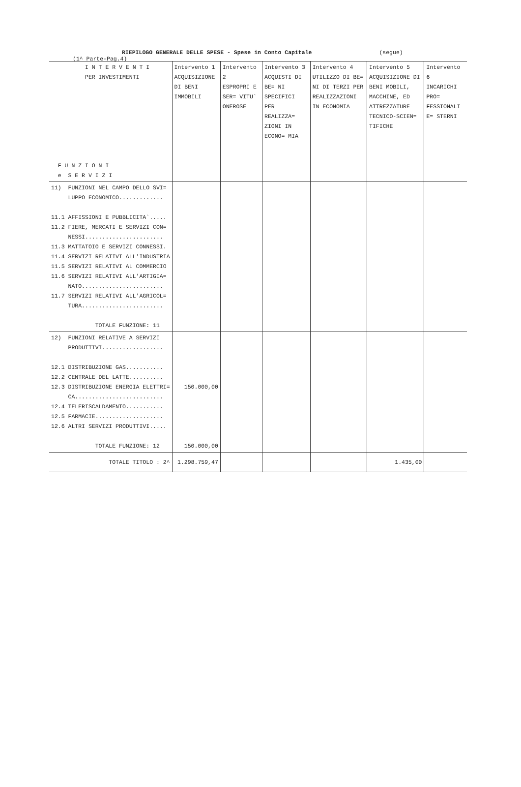RIEPILOGO GENERALE DELLE SPESE - Spese in Conto Capitale (segue) (1^ Parte-Pag.4)
| I N T E R V E N T I PER INVESTIMENTI F U N Z I O N I e S E R V I Z I | Intervento 1 ACQUISIZIONE DI BENI IMMOBILI | Intervento 2 ESPROPRI E SER= VITU` ONEROSE | Intervento 3 ACQUISTI DI BE= NI SPECIFICI PER REALIZZA= ZIONI IN ECONO= MIA | Intervento 4 UTILIZZO DI BE= NI DI TERZI PER REALIZZAZIONI IN ECONOMIA | Intervento 5 ACQUISIZIONE DI BENI MOBILI, MACCHINE, ED ATTREZZATURE TECNICO-SCIEN= TIFICHE | Intervento 6 INCARICHI PRO= FESSIONALI E= STERNI |
| --- | --- | --- | --- | --- | --- | --- |
| 11) FUNZIONI NEL CAMPO DELLO SVI= LUPPO ECONOMICO............. 11.1 AFFISSIONI E PUBBLICITA`..... 11.2 FIERE, MERCATI E SERVIZI CON= NESSI....................... 11.3 MATTATOIO E SERVIZI CONNESSI. 11.4 SERVIZI RELATIVI ALL'INDUSTRIA 11.5 SERVIZI RELATIVI AL COMMERCIO 11.6 SERVIZI RELATIVI ALL'ARTIGIA= NATO........................ 11.7 SERVIZI RELATIVI ALL'AGRICOL= TURA........................ TOTALE FUNZIONE: 11 | | | | | | |
| 12) FUNZIONI RELATIVE A SERVIZI PRODUTTIVI.................. 12.1 DISTRIBUZIONE GAS........... 12.2 CENTRALE DEL LATTE.......... 12.3 DISTRIBUZIONE ENERGIA ELETTRI= CA.......................... 12.4 TELERISCALDAMENTO........... 12.5 FARMACIE.................... 12.6 ALTRI SERVIZI PRODUTTIVI..... TOTALE FUNZIONE: 12 | 150.000,00 150.000,00 | | | | | |
| TOTALE TITOLO : 2^ | 1.298.759,47 | | | | 1.435,00 | |